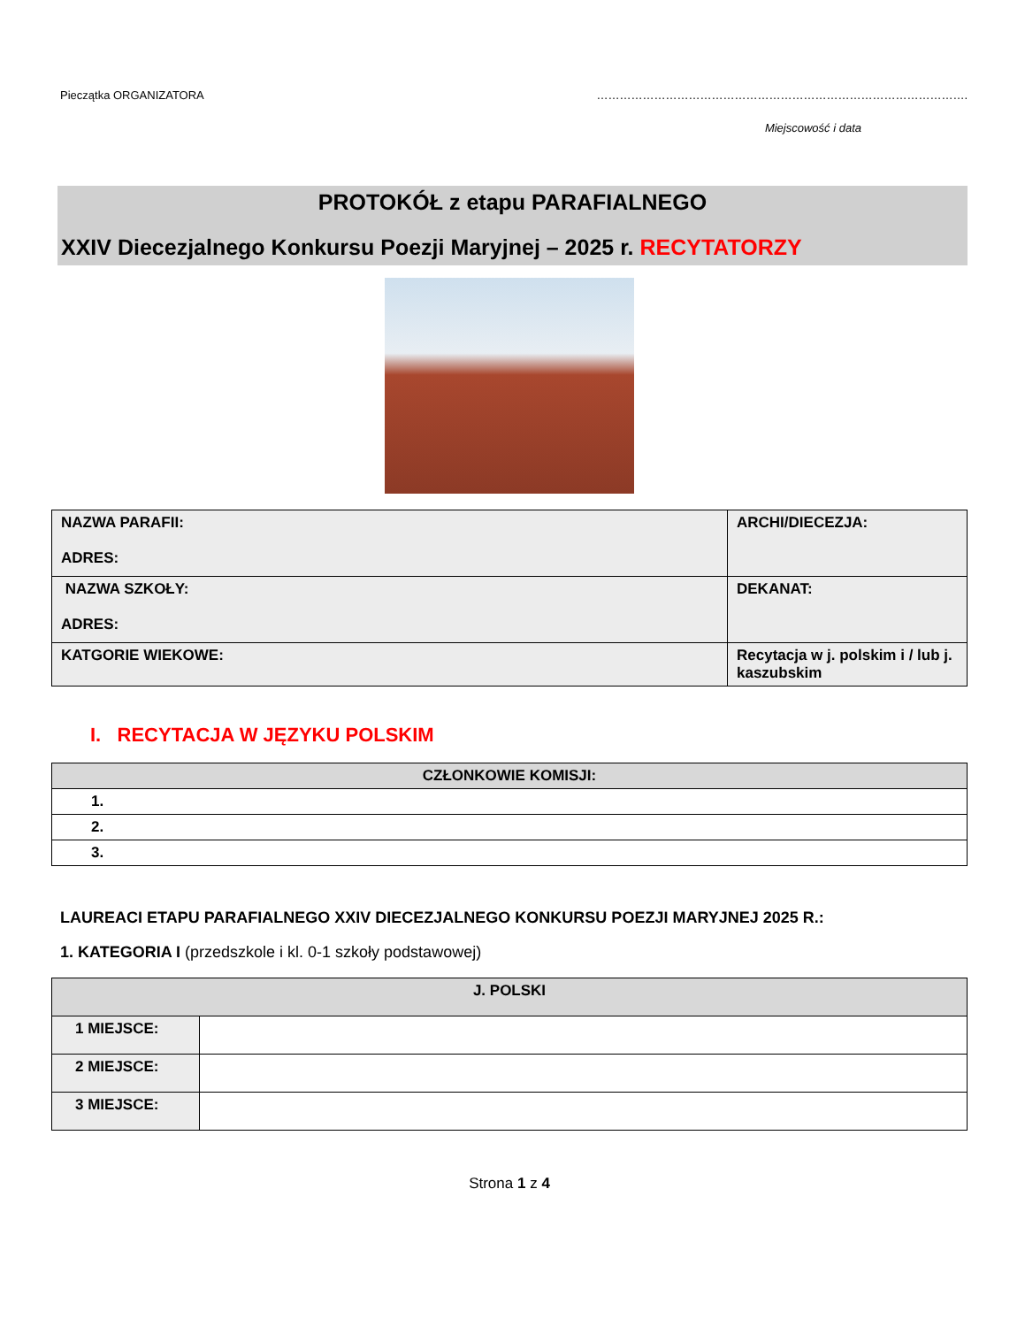Pieczątka ORGANIZATORA …………………………………………………………………………………….
Miejscowość i data
PROTOKÓŁ z etapu PARAFIALNEGO
XXIV Diecezjalnego Konkursu Poezji Maryjnej – 2025 r. RECYTATORZY
| NAZWA PARAFII: ADRES: | ARCHI/DIECEZJA: |
| NAZWA SZKOŁY: ADRES: | DEKANAT: |
| KATGORIE WIEKOWE: | Recytacja w j. polskim i / lub j. kaszubskim |
I. RECYTACJA W JĘZYKU POLSKIM
| CZŁONKOWIE KOMISJI: |
| --- |
| 1. |
| 2. |
| 3. |
LAUREACI ETAPU PARAFIALNEGO XXIV DIECEZJALNEGO KONKURSU POEZJI MARYJNEJ 2025 R.:
1. KATEGORIA I (przedszkole i kl. 0-1 szkoły podstawowej)
| J. POLSKI | |
| --- | --- |
| 1 MIEJSCE: | |
| 2 MIEJSCE: | |
| 3 MIEJSCE: | |
Strona 1 z 4